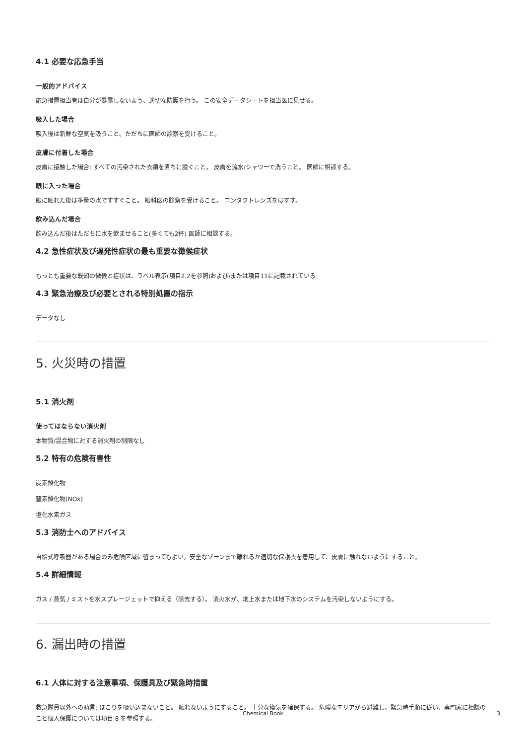4.1 必要な応急手当
一般的アドバイス
応急措置担当者は自分が暴露しないよう、適切な防護を行う。 この安全データシートを担当医に見せる。
吸入した場合
吸入後は新鮮な空気を吸うこと。ただちに医師の診察を受けること。
皮膚に付着した場合
皮膚に接触した場合: すべての汚染された衣類を直ちに脱ぐこと。 皮膚を流水/シャワーで洗うこと。 医師に相談する。
眼に入った場合
眼に触れた後は多量の水ですすぐこと。 眼科医の診察を受けること。 コンタクトレンズをはずす。
飲み込んだ場合
飲み込んだ後はただちに水を飲ませること(多くても2杯) 医師に相談する。
4.2 急性症状及び遅発性症状の最も重要な徴候症状
もっとも重要な既知の徴候と症状は、ラベル表示(項目2.2を参照)および/または項目11に記載されている
4.3 緊急治療及び必要とされる特別処置の指示
データなし
5. 火災時の措置
5.1 消火剤
使ってはならない消火剤
本物質/混合物に対する消火剤の制限なし
5.2 特有の危険有害性
炭素酸化物
窒素酸化物(NOx)
塩化水素ガス
5.3 消防士へのアドバイス
自給式呼吸器がある場合のみ危険区域に留まってもよい。安全なゾーンまで離れるか適切な保護衣を着用して、皮膚に触れないようにすること。
5.4 詳細情報
ガス / 蒸気 / ミストを水スプレージェットで抑える（除去する）。 消火水が、地上水または地下水のシステムを汚染しないようにする。
6. 漏出時の措置
6.1 人体に対する注意事項、保護具及び緊急時措置
救急隊員以外への助言: ほこりを吸い込まないこと。 触れないようにすること。 十分な換気を確保する。 危険なエリアから避難し、緊急時手順に従い、専門家に相談のこと個人保護については項目 8 を参照する。
Chemical Book
3